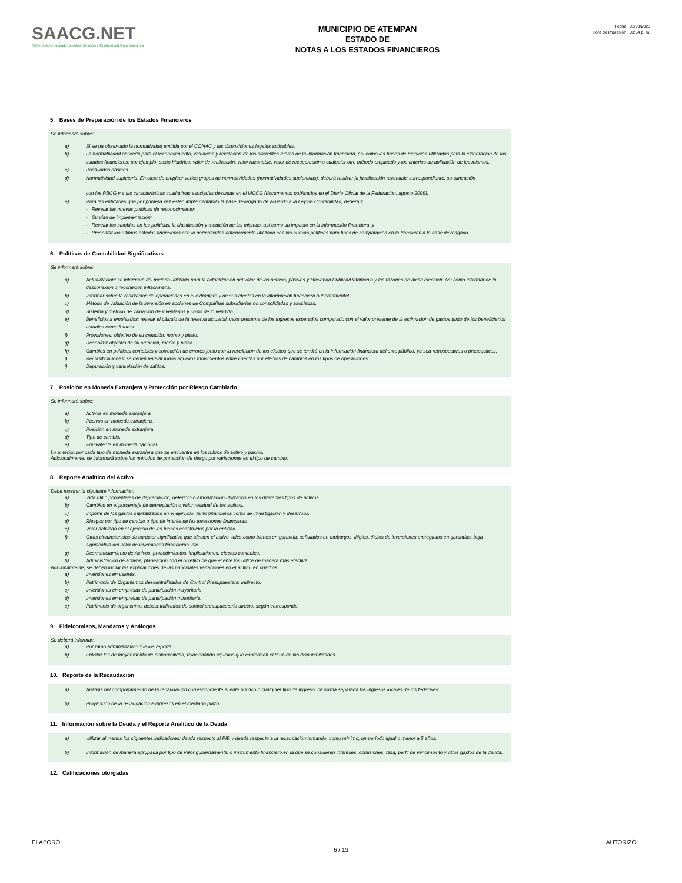SAACG.NET
Sistema Automatizado de Administración y Contabilidad Gubernamental
MUNICIPIO DE ATEMPAN
ESTADO DE
NOTAS A LOS ESTADOS FINANCIEROS
Fecha 01/08/2023
Hora de impresión 03:54 p. m.
5. Bases de Preparación de los Estados Financieros
Se informará sobre:
a) Si se ha observado la normatividad emitida por el CONAC y las disposiciones legales aplicables.
b) La normatividad aplicada para el reconocimiento, valuación y revelación de los diferentes rubros de la información financiera, así como las bases de medición utilizadas para la elaboración de los estados financieros; por ejemplo: costo histórico, valor de realización, valor razonable, valor de recuperación o cualquier otro método empleado y los criterios de aplicación de los mismos.
c) Postulados básicos.
d) Normatividad supletoria. En caso de emplear varios grupos de normatividades (normatividades supletorias), deberá realizar la justificación razonable correspondiente, su alineación
con los PBCG y a las características cualitativas asociadas descritas en el MCCG (documentos publicados en el Diario Oficial de la Federación, agosto 2009).
e) Para las entidades que por primera vez estén implementando la base devengado de acuerdo a la Ley de Contabilidad, deberán:
- Revelar las nuevas políticas de reconocimiento;
- Su plan de implementación;
- Revelar los cambios en las políticas, la clasificación y medición de las mismas, así como su impacto en la información financiera, y
- Presentar los últimos estados financieros con la normatividad anteriormente utilizada con las nuevas políticas para fines de comparación en la transición a la base devengado.
6. Políticas de Contabilidad Significativas
Se informará sobre:
a) Actualización: se informará del método utilizado para la actualización del valor de los activos, pasivos y Hacienda Pública/Patrimonio y las razones de dicha elección. Así como informar de la desconexión o reconexión inflacionaria.
b) Informar sobre la realización de operaciones en el extranjero y de sus efectos en la información financiera gubernamental.
c) Método de valuación de la inversión en acciones de Compañías subsidiarias no consolidadas y asociadas.
d) Sistema y método de valuación de inventarios y costo de lo vendido.
e) Beneficios a empleados: revelar el cálculo de la reserva actuarial, valor presente de los ingresos esperados comparado con el valor presente de la estimación de gastos tanto de los beneficiarios actuales como futuros.
f) Provisiones: objetivo de su creación, monto y plazo.
g) Reservas: objetivo de su creación, monto y plazo.
h) Cambios en políticas contables y corrección de errores junto con la revelación de los efectos que se tendrá en la información financiera del ente público, ya sea retrospectivos o prospectivos.
i) Reclasificaciones: se deben revelar todos aquellos movimientos entre cuentas por efectos de cambios en los tipos de operaciones.
j) Depuración y cancelación de saldos.
7. Posición en Moneda Extranjera y Protección por Riesgo Cambiario
Se informará sobre:
a) Activos en moneda extranjera.
b) Pasivos en moneda extranjera.
c) Posición en moneda extranjera.
d) Tipo de cambio.
e) Equivalente en moneda nacional.
Lo anterior, por cada tipo de moneda extranjera que se encuentre en los rubros de activo y pasivo.
Adicionalmente, se informará sobre los métodos de protección de riesgo por variaciones en el tipo de cambio.
8. Reporte Analítico del Activo
Debe mostrar la siguiente información:
a) Vida útil o porcentajes de depreciación, deterioro o amortización utilizados en los diferentes tipos de activos.
b) Cambios en el porcentaje de depreciación o valor residual de los activos.
c) Importe de los gastos capitalizados en el ejercicio, tanto financieros como de investigación y desarrollo.
d) Riesgos por tipo de cambio o tipo de interés de las inversiones financieras.
e) Valor activado en el ejercicio de los bienes construidos por la entidad.
f) Otras circunstancias de carácter significativo que afecten el activo, tales como bienes en garantía, señalados en embargos, litigios, títulos de inversiones entregados en garantías, baja significativa del valor de inversiones financieras, etc.
g) Desmantelamiento de Activos, procedimientos, implicaciones, efectos contables.
h) Administración de activos; planeación con el objetivo de que el ente los utilice de manera más efectiva.
Adicionalmente, se deben incluir las explicaciones de las principales variaciones en el activo, en cuadros
a) Inversiones en valores.
b) Patrimonio de Organismos descentralizados de Control Presupuestario Indirecto.
c) Inversiones en empresas de participación mayoritaria.
d) Inversiones en empresas de participación minoritaria.
e) Patrimonio de organismos descentralizados de control presupuestario directo, según corresponda.
9. Fideicomisos, Mandatos y Análogos
Se deberá informar:
a) Por ramo administrativo que los reporta.
b) Enlistar los de mayor monto de disponibilidad, relacionando aquéllos que conforman el 80% de las disponibilidades.
10. Reporte de la Recaudación
a) Análisis del comportamiento de la recaudación correspondiente al ente público o cualquier tipo de ingreso, de forma separada los ingresos locales de los federales.
b) Proyección de la recaudación e ingresos en el mediano plazo.
11. Información sobre la Deuda y el Reporte Analítico de la Deuda
a) Utilizar al menos los siguientes indicadores: deuda respecto al PIB y deuda respecto a la recaudación tomando, como mínimo, un período igual o menor a 5 años.
b) Información de manera agrupada por tipo de valor gubernamental o instrumento financiero en la que se consideren intereses, comisiones, tasa, perfil de vencimiento y otros gastos de la deuda.
12. Calificaciones otorgadas
ELABORÓ: AUTORIZÓ:
6 / 13